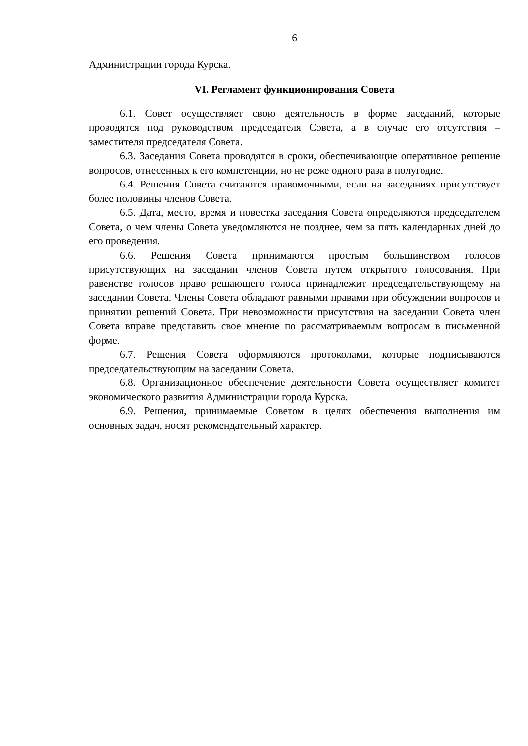6
Администрации города Курска.
VI. Регламент функционирования Совета
6.1. Совет осуществляет свою деятельность в форме заседаний, которые проводятся под руководством председателя Совета, а в случае его отсутствия – заместителя председателя Совета.
6.3. Заседания Совета проводятся в сроки, обеспечивающие оперативное решение вопросов, отнесенных к его компетенции, но не реже одного раза в полугодие.
6.4. Решения Совета считаются правомочными, если на заседаниях присутствует более половины членов Совета.
6.5. Дата, место, время и повестка заседания Совета определяются председателем Совета, о чем члены Совета уведомляются не позднее, чем за пять календарных дней до его проведения.
6.6. Решения Совета принимаются простым большинством голосов присутствующих на заседании членов Совета путем открытого голосования. При равенстве голосов право решающего голоса принадлежит председательствующему на заседании Совета. Члены Совета обладают равными правами при обсуждении вопросов и принятии решений Совета. При невозможности присутствия на заседании Совета член Совета вправе представить свое мнение по рассматриваемым вопросам в письменной форме.
6.7. Решения Совета оформляются протоколами, которые подписываются председательствующим на заседании Совета.
6.8. Организационное обеспечение деятельности Совета осуществляет комитет экономического развития Администрации города Курска.
6.9. Решения, принимаемые Советом в целях обеспечения выполнения им основных задач, носят рекомендательный характер.